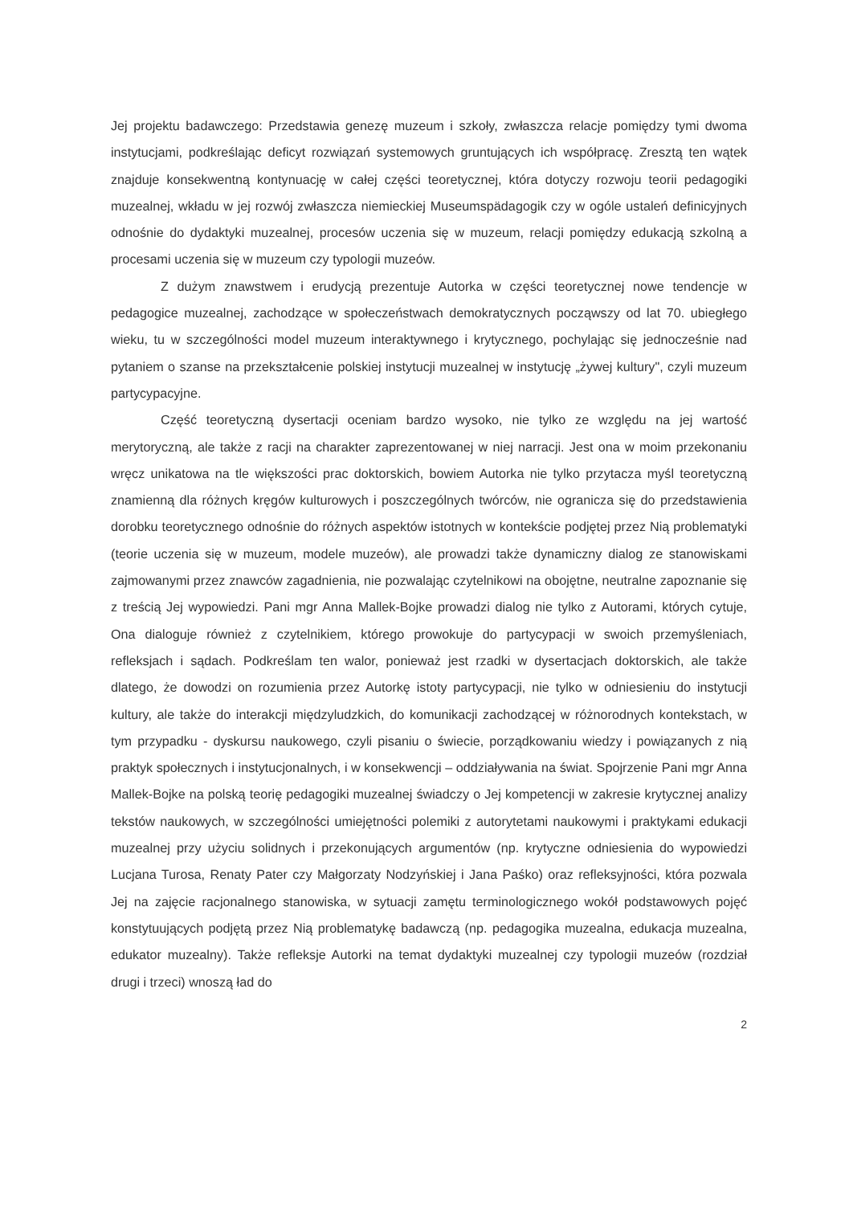Jej projektu badawczego: Przedstawia genezę muzeum i szkoły, zwłaszcza relacje pomiędzy tymi dwoma instytucjami, podkreślając deficyt rozwiązań systemowych gruntujących ich współpracę. Zresztą ten wątek znajduje konsekwentną kontynuację w całej części teoretycznej, która dotyczy rozwoju teorii pedagogiki muzealnej, wkładu w jej rozwój zwłaszcza niemieckiej Museumspädagogik czy w ogóle ustaleń definicyjnych odnośnie do dydaktyki muzealnej, procesów uczenia się w muzeum, relacji pomiędzy edukacją szkolną a procesami uczenia się w muzeum czy typologii muzeów.
Z dużym znawstwem i erudycją prezentuje Autorka w części teoretycznej nowe tendencje w pedagogice muzealnej, zachodzące w społeczeństwach demokratycznych począwszy od lat 70. ubiegłego wieku, tu w szczególności model muzeum interaktywnego i krytycznego, pochylając się jednocześnie nad pytaniem o szanse na przekształcenie polskiej instytucji muzealnej w instytucję „żywej kultury", czyli muzeum partycypacyjne.
Część teoretyczną dysertacji oceniam bardzo wysoko, nie tylko ze względu na jej wartość merytoryczną, ale także z racji na charakter zaprezentowanej w niej narracji. Jest ona w moim przekonaniu wręcz unikatowa na tle większości prac doktorskich, bowiem Autorka nie tylko przytacza myśl teoretyczną znamienną dla różnych kręgów kulturowych i poszczególnych twórców, nie ogranicza się do przedstawienia dorobku teoretycznego odnośnie do różnych aspektów istotnych w kontekście podjętej przez Nią problematyki (teorie uczenia się w muzeum, modele muzeów), ale prowadzi także dynamiczny dialog ze stanowiskami zajmowanymi przez znawców zagadnienia, nie pozwalając czytelnikowi na obojętne, neutralne zapoznanie się z treścią Jej wypowiedzi. Pani mgr Anna Mallek-Bojke prowadzi dialog nie tylko z Autorami, których cytuje, Ona dialoguje również z czytelnikiem, którego prowokuje do partycypacji w swoich przemyśleniach, refleksjach i sądach. Podkreślam ten walor, ponieważ jest rzadki w dysertacjach doktorskich, ale także dlatego, że dowodzi on rozumienia przez Autorkę istoty partycypacji, nie tylko w odniesieniu do instytucji kultury, ale także do interakcji międzyludzkich, do komunikacji zachodzącej w różnorodnych kontekstach, w tym przypadku - dyskursu naukowego, czyli pisaniu o świecie, porządkowaniu wiedzy i powiązanych z nią praktyk społecznych i instytucjonalnych, i w konsekwencji – oddziaływania na świat. Spojrzenie Pani mgr Anna Mallek-Bojke na polską teorię pedagogiki muzealnej świadczy o Jej kompetencji w zakresie krytycznej analizy tekstów naukowych, w szczególności umiejętności polemiki z autorytetami naukowymi i praktykami edukacji muzealnej przy użyciu solidnych i przekonujących argumentów (np. krytyczne odniesienia do wypowiedzi Lucjana Turosa, Renaty Pater czy Małgorzaty Nodzyńskiej i Jana Paśko) oraz refleksyjności, która pozwala Jej na zajęcie racjonalnego stanowiska, w sytuacji zamętu terminologicznego wokół podstawowych pojęć konstytuujących podjętą przez Nią problematykę badawczą (np. pedagogika muzealna, edukacja muzealna, edukator muzealny). Także refleksje Autorki na temat dydaktyki muzealnej czy typologii muzeów (rozdział drugi i trzeci) wnoszą ład do
2